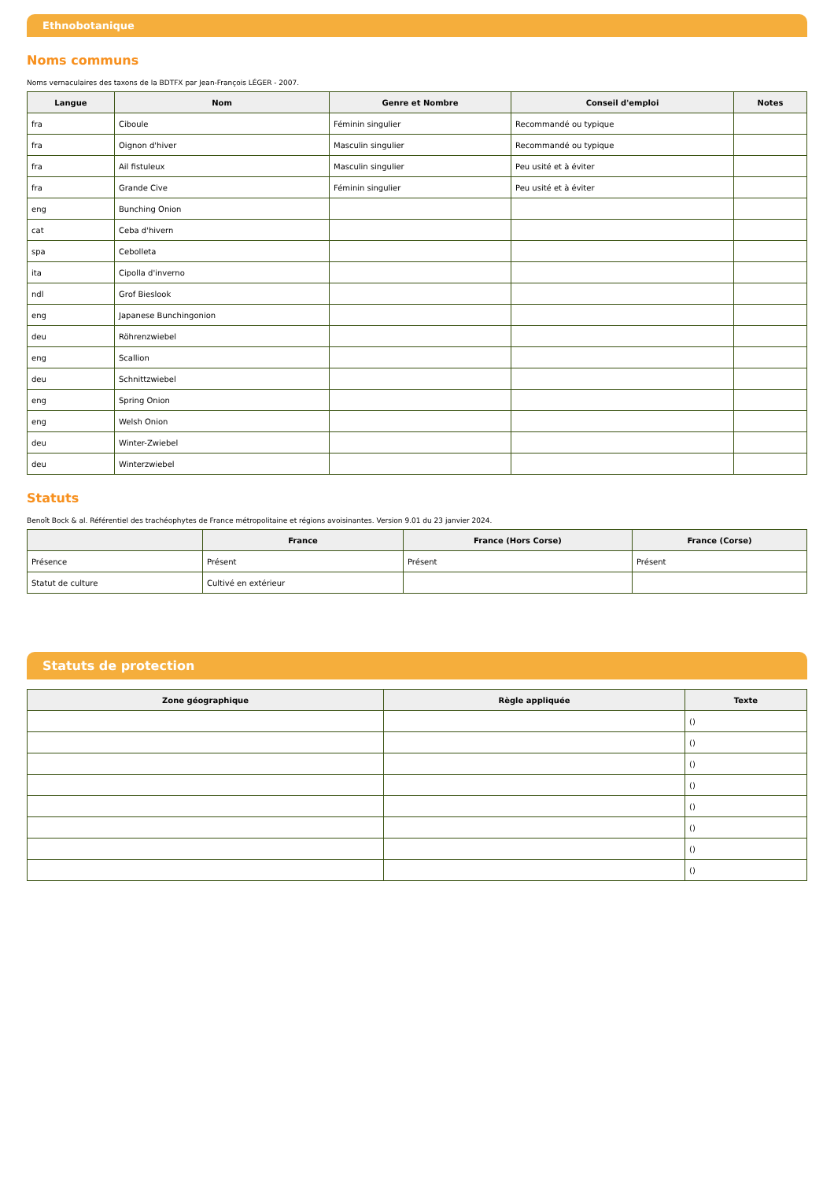Ethnobotanique
Noms communs
Noms vernaculaires des taxons de la BDTFX par Jean-François LÉGER - 2007.
| Langue | Nom | Genre et Nombre | Conseil d'emploi | Notes |
| --- | --- | --- | --- | --- |
| fra | Ciboule | Féminin singulier | Recommandé ou typique | |
| fra | Oignon d'hiver | Masculin singulier | Recommandé ou typique | |
| fra | Ail fistuleux | Masculin singulier | Peu usité et à éviter | |
| fra | Grande Cive | Féminin singulier | Peu usité et à éviter | |
| eng | Bunching Onion | | | |
| cat | Ceba d'hivern | | | |
| spa | Cebolleta | | | |
| ita | Cipolla d'inverno | | | |
| ndl | Grof Bieslook | | | |
| eng | Japanese Bunchingonion | | | |
| deu | Röhrenzwiebel | | | |
| eng | Scallion | | | |
| deu | Schnittzwiebel | | | |
| eng | Spring Onion | | | |
| eng | Welsh Onion | | | |
| deu | Winter-Zwiebel | | | |
| deu | Winterzwiebel | | | |
Statuts
Benoît Bock & al. Référentiel des trachéophytes de France métropolitaine et régions avoisinantes. Version 9.01 du 23 janvier 2024.
| | France | France (Hors Corse) | France (Corse) |
| --- | --- | --- | --- |
| Présence | Présent | Présent | Présent |
| Statut de culture | Cultivé en extérieur | | |
Statuts de protection
| Zone géographique | Règle appliquée | Texte |
| --- | --- | --- |
| | | () |
| | | () |
| | | () |
| | | () |
| | | () |
| | | () |
| | | () |
| | | () |